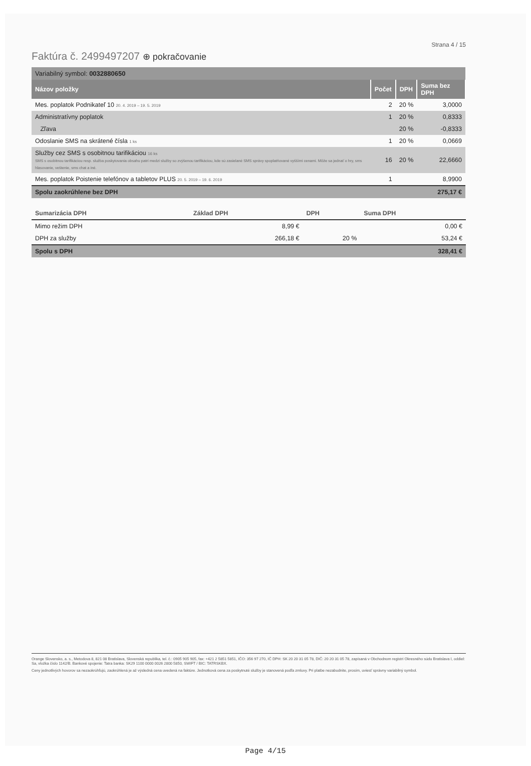Strana 4 / 15
Faktúra č. 2499497207 ⊕ pokračovanie
| Variabilný symbol: 0032880650 | | | |
| Názov položky | Počet | DPH | Suma bez DPH |
| Mes. poplatok Podnikateľ 10 20. 4. 2019 – 19. 5. 2019 | 2 | 20 % | 3,0000 |
| Administratívny poplatok | 1 | 20 % | 0,8333 |
| Zľava | | 20 % | -0,8333 |
| Odoslanie SMS na skrátené čísla 1 ks | 1 | 20 % | 0,0669 |
| Služby cez SMS s osobitnou tarifikáciou 16 ks SMS s osobitnou tarifikáciou resp. služba poskytovania obsahu patrí medzi služby so zvýšenou tarifikáciou, kde sú zasielané SMS správy spoplatňované vyššími cenami. Môže sa jednať o hry, sms hlasovanie, veštenie, sms chat a iné. | 16 | 20 % | 22,6660 |
| Mes. poplatok Poistenie telefónov a tabletov PLUS 20. 5. 2019 – 19. 6. 2019 | 1 | | 8,9900 |
| Spolu zaokrúhlene bez DPH | | | 275,17 € |
| Sumarizácia DPH | Základ DPH | DPH | Suma DPH |
| --- | --- | --- | --- |
| Mimo režim DPH | 8,99 € | | 0,00 € |
| DPH za služby | 266,18 € | 20 % | 53,24 € |
| Spolu s DPH | | | 328,41 € |
Orange Slovensko, a. s., Metodova 8, 821 08 Bratislava, Slovenská republika, tel. č.: 0905 905 905, fax: +421 2 5851 5851, IČO: 356 97 270, IČ DPH: SK 20 20 31 05 78, DIČ: 20 20 31 05 78, zapísaná v Obchodnom registri Okresného súdu Bratislava I, oddiel: Sa, vložka číslo 1142/B. Bankové spojenie: Tatra banka: SK29 1100 0000 0026 2800 5850, SWIFT / BIC: TATRSKBX.
Ceny jednotlivých hovorov sa nezaokrúhľujú, zaokrúhlená je až výsledná cena uvedená na faktúre. Jednotková cena za poskytnuté služby je stanovená podľa zmluvy. Pri platbe nezabudnite, prosím, uviesť správny variabilný symbol.
Page 4/15